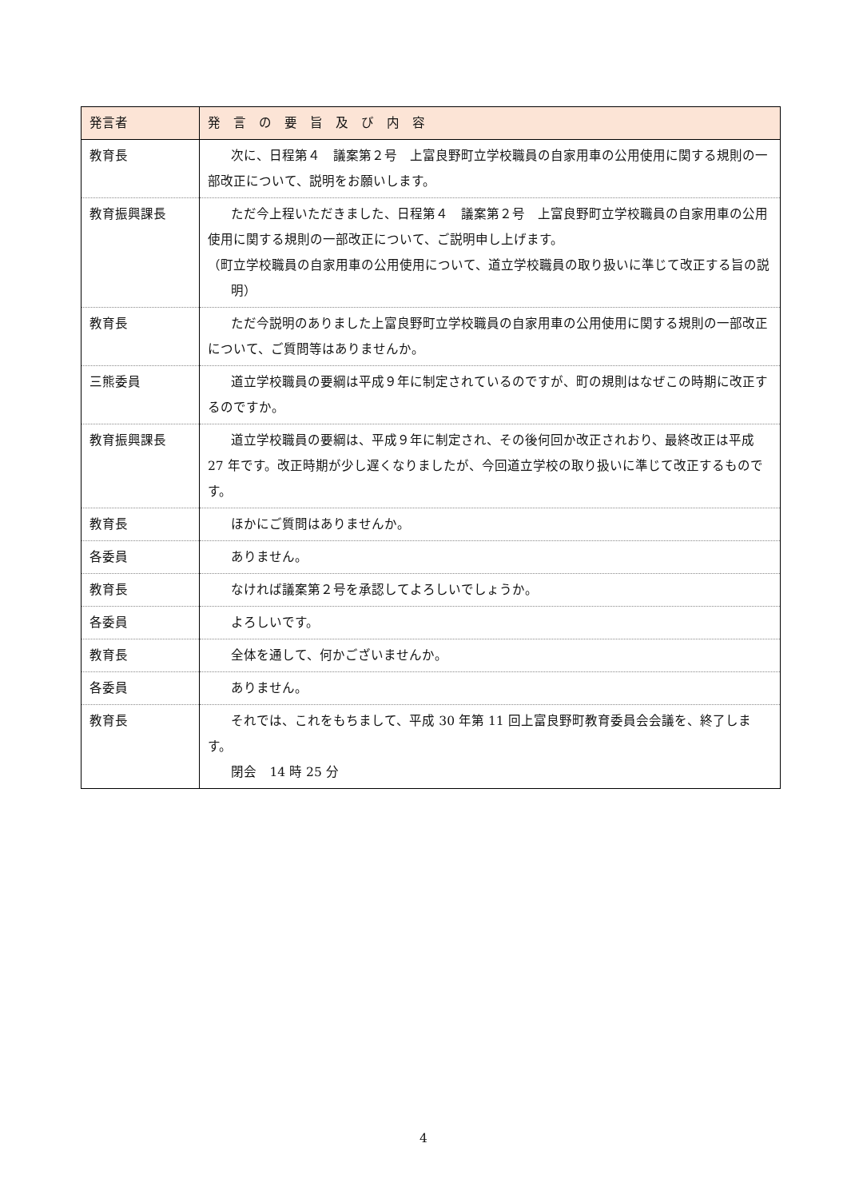| 発言者 | 発 言 の 要 旨 及 び 内 容 |
| --- | --- |
| 教育長 | 次に、日程第４ 議案第２号 上富良野町立学校職員の自家用車の公用使用に関する規則の一部改正について、説明をお願いします。 |
| 教育振興課長 | ただ今上程いただきました、日程第４ 議案第２号 上富良野町立学校職員の自家用車の公用使用に関する規則の一部改正について、ご説明申し上げます。 （町立学校職員の自家用車の公用使用について、道立学校職員の取り扱いに準じて改正する旨の説明） |
| 教育長 | ただ今説明のありました上富良野町立学校職員の自家用車の公用使用に関する規則の一部改正について、ご質問等はありませんか。 |
| 三熊委員 | 道立学校職員の要綱は平成９年に制定されているのですが、町の規則はなぜこの時期に改正するのですか。 |
| 教育振興課長 | 道立学校職員の要綱は、平成９年に制定され、その後何回か改正されおり、最終改正は平成 27 年です。改正時期が少し遅くなりましたが、今回道立学校の取り扱いに準じて改正するものです。 |
| 教育長 | ほかにご質問はありませんか。 |
| 各委員 | ありません。 |
| 教育長 | なければ議案第２号を承認してよろしいでしょうか。 |
| 各委員 | よろしいです。 |
| 教育長 | 全体を通して、何かございませんか。 |
| 各委員 | ありません。 |
| 教育長 | それでは、これをもちまして、平成 30 年第 11 回上富良野町教育委員会会議を、終了します。 閉会 14 時 25 分 |
4